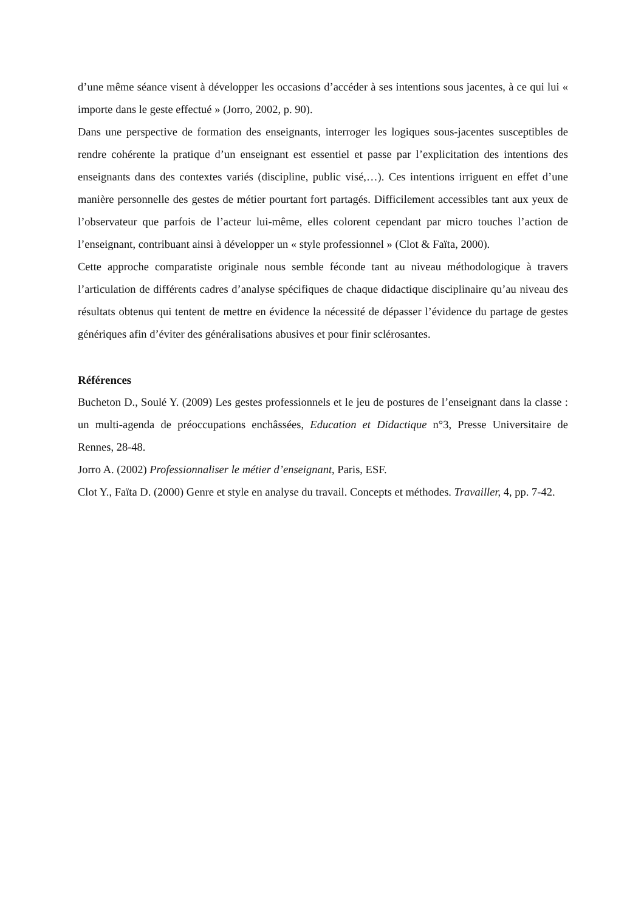d’une même séance visent à développer les occasions d’accéder à ses intentions sous jacentes, à ce qui lui « importe dans le geste effectué » (Jorro, 2002, p. 90).
Dans une perspective de formation des enseignants, interroger les logiques sous-jacentes susceptibles de rendre cohérente la pratique d’un enseignant est essentiel et passe par l’explicitation des intentions des enseignants dans des contextes variés (discipline, public visé,…). Ces intentions irriguent en effet d’une manière personnelle des gestes de métier pourtant fort partagés. Difficilement accessibles tant aux yeux de l’observateur que parfois de l’acteur lui-même, elles colorent cependant par micro touches l’action de l’enseignant, contribuant ainsi à développer un « style professionnel » (Clot & Faïta, 2000).
Cette approche comparatiste originale nous semble féconde tant au niveau méthodologique à travers l’articulation de différents cadres d’analyse spécifiques de chaque didactique disciplinaire qu’au niveau des résultats obtenus qui tentent de mettre en évidence la nécessité de dépasser l’évidence du partage de gestes génériques afin d’éviter des généralisations abusives et pour finir sclérosantes.
Références
Bucheton D., Soulé Y. (2009) Les gestes professionnels et le jeu de postures de l’enseignant dans la classe : un multi-agenda de préoccupations enchâssées, Education et Didactique n°3, Presse Universitaire de Rennes, 28-48.
Jorro A. (2002) Professionnaliser le métier d’enseignant, Paris, ESF.
Clot Y., Faïta D. (2000) Genre et style en analyse du travail. Concepts et méthodes. Travailler, 4, pp. 7-42.